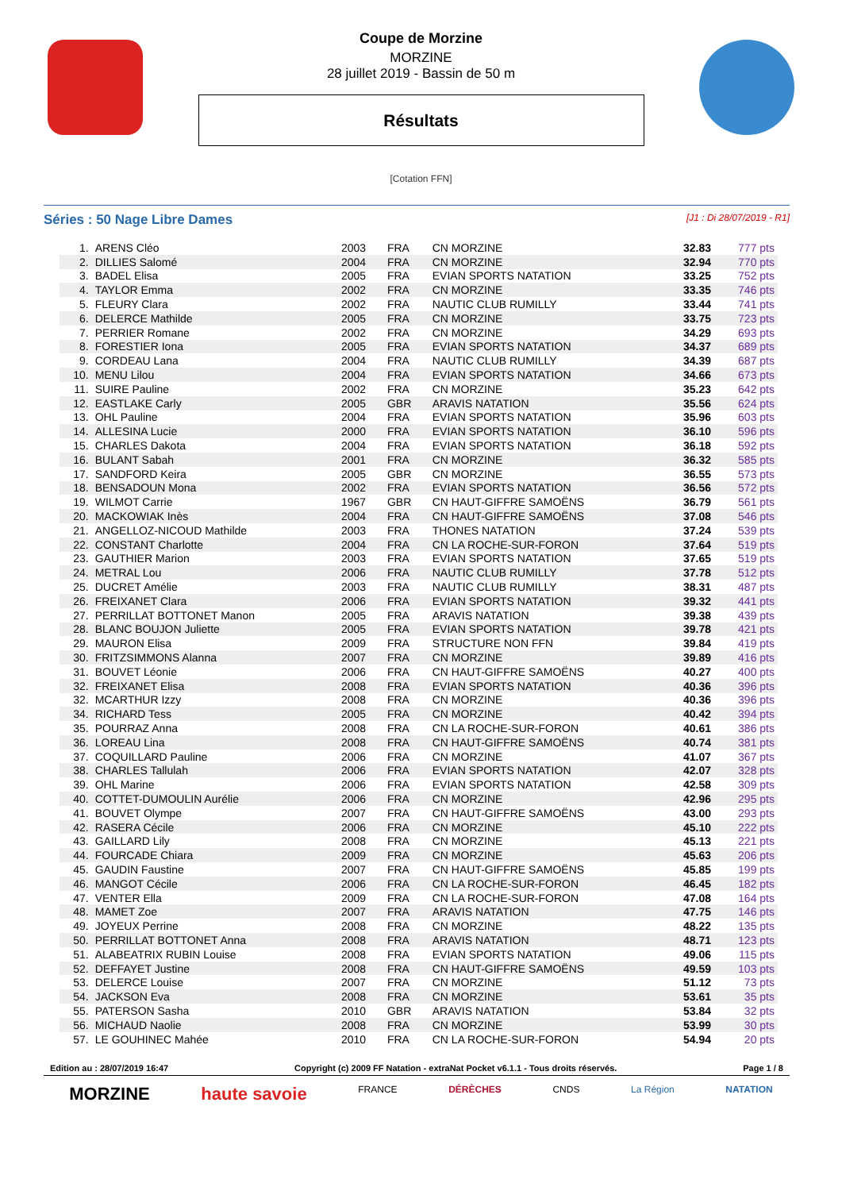Coupe de Morzine
MORZINE
28 juillet 2019 - Bassin de 50 m
Résultats
[Cotation FFN]
Séries : 50 Nage Libre Dames [J1 : Di 28/07/2019 - R1]
| 1. | ARENS Cléo | 2003 | FRA | CN MORZINE | 32.83 | 777 pts |
| 2. | DILLIES Salomé | 2004 | FRA | CN MORZINE | 32.94 | 770 pts |
| 3. | BADEL Elisa | 2005 | FRA | EVIAN SPORTS NATATION | 33.25 | 752 pts |
| 4. | TAYLOR Emma | 2002 | FRA | CN MORZINE | 33.35 | 746 pts |
| 5. | FLEURY Clara | 2002 | FRA | NAUTIC CLUB RUMILLY | 33.44 | 741 pts |
| 6. | DELERCE Mathilde | 2005 | FRA | CN MORZINE | 33.75 | 723 pts |
| 7. | PERRIER Romane | 2002 | FRA | CN MORZINE | 34.29 | 693 pts |
| 8. | FORESTIER Iona | 2005 | FRA | EVIAN SPORTS NATATION | 34.37 | 689 pts |
| 9. | CORDEAU Lana | 2004 | FRA | NAUTIC CLUB RUMILLY | 34.39 | 687 pts |
| 10. | MENU Lilou | 2004 | FRA | EVIAN SPORTS NATATION | 34.66 | 673 pts |
| 11. | SUIRE Pauline | 2002 | FRA | CN MORZINE | 35.23 | 642 pts |
| 12. | EASTLAKE Carly | 2005 | GBR | ARAVIS NATATION | 35.56 | 624 pts |
| 13. | OHL Pauline | 2004 | FRA | EVIAN SPORTS NATATION | 35.96 | 603 pts |
| 14. | ALLESINA Lucie | 2000 | FRA | EVIAN SPORTS NATATION | 36.10 | 596 pts |
| 15. | CHARLES Dakota | 2004 | FRA | EVIAN SPORTS NATATION | 36.18 | 592 pts |
| 16. | BULANT Sabah | 2001 | FRA | CN MORZINE | 36.32 | 585 pts |
| 17. | SANDFORD Keira | 2005 | GBR | CN MORZINE | 36.55 | 573 pts |
| 18. | BENSADOUN Mona | 2002 | FRA | EVIAN SPORTS NATATION | 36.56 | 572 pts |
| 19. | WILMOT Carrie | 1967 | GBR | CN HAUT-GIFFRE SAMOËNS | 36.79 | 561 pts |
| 20. | MACKOWIAK Inès | 2004 | FRA | CN HAUT-GIFFRE SAMOËNS | 37.08 | 546 pts |
| 21. | ANGELLOZ-NICOUD Mathilde | 2003 | FRA | THONES NATATION | 37.24 | 539 pts |
| 22. | CONSTANT Charlotte | 2004 | FRA | CN LA ROCHE-SUR-FORON | 37.64 | 519 pts |
| 23. | GAUTHIER Marion | 2003 | FRA | EVIAN SPORTS NATATION | 37.65 | 519 pts |
| 24. | METRAL Lou | 2006 | FRA | NAUTIC CLUB RUMILLY | 37.78 | 512 pts |
| 25. | DUCRET Amélie | 2003 | FRA | NAUTIC CLUB RUMILLY | 38.31 | 487 pts |
| 26. | FREIXANET Clara | 2006 | FRA | EVIAN SPORTS NATATION | 39.32 | 441 pts |
| 27. | PERRILLAT BOTTONET Manon | 2005 | FRA | ARAVIS NATATION | 39.38 | 439 pts |
| 28. | BLANC BOUJON Juliette | 2005 | FRA | EVIAN SPORTS NATATION | 39.78 | 421 pts |
| 29. | MAURON Elisa | 2009 | FRA | STRUCTURE NON FFN | 39.84 | 419 pts |
| 30. | FRITZSIMMONS Alanna | 2007 | FRA | CN MORZINE | 39.89 | 416 pts |
| 31. | BOUVET Léonie | 2006 | FRA | CN HAUT-GIFFRE SAMOËNS | 40.27 | 400 pts |
| 32. | FREIXANET Elisa | 2008 | FRA | EVIAN SPORTS NATATION | 40.36 | 396 pts |
| 32. | MCARTHUR Izzy | 2008 | FRA | CN MORZINE | 40.36 | 396 pts |
| 34. | RICHARD Tess | 2005 | FRA | CN MORZINE | 40.42 | 394 pts |
| 35. | POURRAZ Anna | 2008 | FRA | CN LA ROCHE-SUR-FORON | 40.61 | 386 pts |
| 36. | LOREAU Lina | 2008 | FRA | CN HAUT-GIFFRE SAMOËNS | 40.74 | 381 pts |
| 37. | COQUILLARD Pauline | 2006 | FRA | CN MORZINE | 41.07 | 367 pts |
| 38. | CHARLES Tallulah | 2006 | FRA | EVIAN SPORTS NATATION | 42.07 | 328 pts |
| 39. | OHL Marine | 2006 | FRA | EVIAN SPORTS NATATION | 42.58 | 309 pts |
| 40. | COTTET-DUMOULIN Aurélie | 2006 | FRA | CN MORZINE | 42.96 | 295 pts |
| 41. | BOUVET Olympe | 2007 | FRA | CN HAUT-GIFFRE SAMOËNS | 43.00 | 293 pts |
| 42. | RASERA Cécile | 2006 | FRA | CN MORZINE | 45.10 | 222 pts |
| 43. | GAILLARD Lily | 2008 | FRA | CN MORZINE | 45.13 | 221 pts |
| 44. | FOURCADE Chiara | 2009 | FRA | CN MORZINE | 45.63 | 206 pts |
| 45. | GAUDIN Faustine | 2007 | FRA | CN HAUT-GIFFRE SAMOËNS | 45.85 | 199 pts |
| 46. | MANGOT Cécile | 2006 | FRA | CN LA ROCHE-SUR-FORON | 46.45 | 182 pts |
| 47. | VENTER Ella | 2009 | FRA | CN LA ROCHE-SUR-FORON | 47.08 | 164 pts |
| 48. | MAMET Zoe | 2007 | FRA | ARAVIS NATATION | 47.75 | 146 pts |
| 49. | JOYEUX Perrine | 2008 | FRA | CN MORZINE | 48.22 | 135 pts |
| 50. | PERRILLAT BOTTONET Anna | 2008 | FRA | ARAVIS NATATION | 48.71 | 123 pts |
| 51. | ALABEATRIX RUBIN Louise | 2008 | FRA | EVIAN SPORTS NATATION | 49.06 | 115 pts |
| 52. | DEFFAYET Justine | 2008 | FRA | CN HAUT-GIFFRE SAMOËNS | 49.59 | 103 pts |
| 53. | DELERCE Louise | 2007 | FRA | CN MORZINE | 51.12 | 73 pts |
| 54. | JACKSON Eva | 2008 | FRA | CN MORZINE | 53.61 | 35 pts |
| 55. | PATERSON Sasha | 2010 | GBR | ARAVIS NATATION | 53.84 | 32 pts |
| 56. | MICHAUD Naolie | 2008 | FRA | CN MORZINE | 53.99 | 30 pts |
| 57. | LE GOUHINEC Mahée | 2010 | FRA | CN LA ROCHE-SUR-FORON | 54.94 | 20 pts |
Edition au : 28/07/2019 16:47 Copyright (c) 2009 FF Natation - extraNat Pocket v6.1.1 - Tous droits réservés. Page 1 / 8
MORZINE haute savoie FRANCE DÉRÈCHES CNDS La Région NATATION